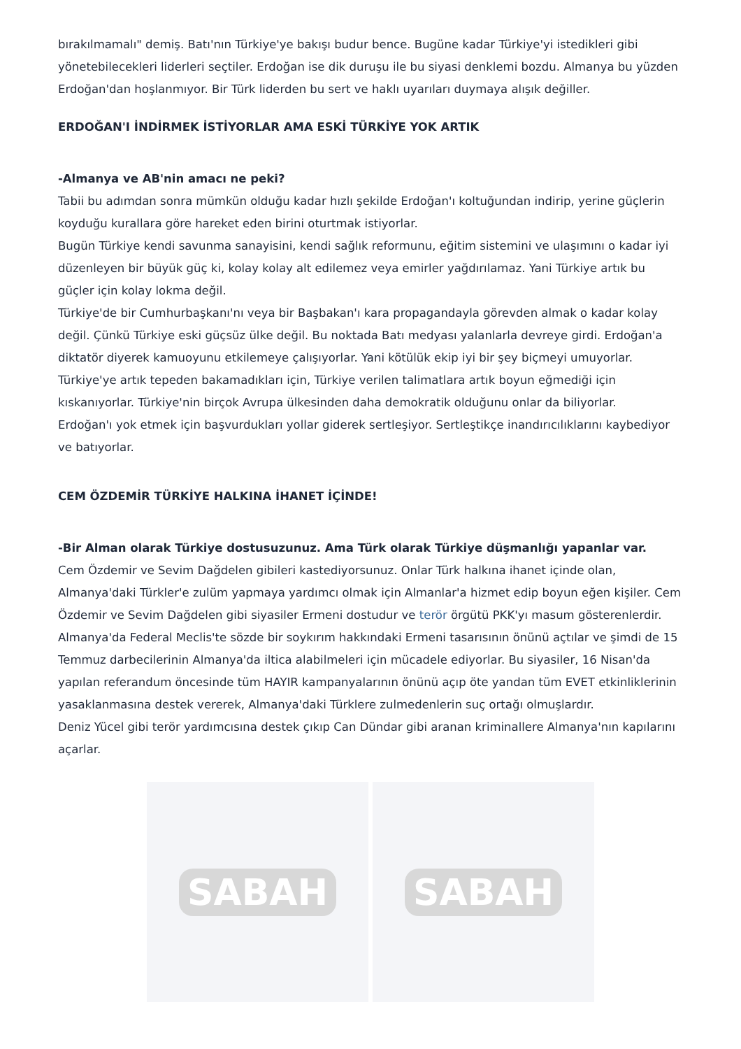bırakılmamalı" demiş. Batı'nın Türkiye'ye bakışı budur bence. Bugüne kadar Türkiye'yi istedikleri gibi yönetebilecekleri liderleri seçtiler. Erdoğan ise dik duruşu ile bu siyasi denklemi bozdu. Almanya bu yüzden Erdoğan'dan hoşlanmıyor. Bir Türk liderden bu sert ve haklı uyarıları duymaya alışık değiller.
ERDOĞAN'I İNDİRMEK İSTİYORLAR AMA ESKİ TÜRKİYE YOK ARTIK
-Almanya ve AB'nin amacı ne peki?
Tabii bu adımdan sonra mümkün olduğu kadar hızlı şekilde Erdoğan'ı koltuğundan indirip, yerine güçlerin koyduğu kurallara göre hareket eden birini oturtmak istiyorlar.
Bugün Türkiye kendi savunma sanayisini, kendi sağlık reformunu, eğitim sistemini ve ulaşımını o kadar iyi düzenleyen bir büyük güç ki, kolay kolay alt edilemez veya emirler yağdırılamaz. Yani Türkiye artık bu güçler için kolay lokma değil.
Türkiye'de bir Cumhurbaşkanı'nı veya bir Başbakan'ı kara propagandayla görevden almak o kadar kolay değil. Çünkü Türkiye eski güçsüz ülke değil. Bu noktada Batı medyası yalanlarla devreye girdi. Erdoğan'a diktatör diyerek kamuoyunu etkilemeye çalışıyorlar. Yani kötülük ekip iyi bir şey biçmeyi umuyorlar. Türkiye'ye artık tepeden bakamadıkları için, Türkiye verilen talimatlara artık boyun eğmediği için kıskanıyorlar. Türkiye'nin birçok Avrupa ülkesinden daha demokratik olduğunu onlar da biliyorlar.
Erdoğan'ı yok etmek için başvurdukları yollar giderek sertleşiyor. Sertleştikçe inandırıcılıklarını kaybediyor ve batıyorlar.
CEM ÖZDEMİR TÜRKİYE HALKINA İHANET İÇİNDE!
-Bir Alman olarak Türkiye dostusuzunuz. Ama Türk olarak Türkiye düşmanlığı yapanlar var.
Cem Özdemir ve Sevim Dağdelen gibileri kastediyorsunuz. Onlar Türk halkına ihanet içinde olan, Almanya'daki Türkler'e zulüm yapmaya yardımcı olmak için Almanlar'a hizmet edip boyun eğen kişiler. Cem Özdemir ve Sevim Dağdelen gibi siyasiler Ermeni dostudur ve terör örgütü PKK'yı masum gösterenlerdir. Almanya'da Federal Meclis'te sözde bir soykırım hakkındaki Ermeni tasarısının önünü açtılar ve şimdi de 15 Temmuz darbecilerinin Almanya'da iltica alabilmeleri için mücadele ediyorlar. Bu siyasiler, 16 Nisan'da yapılan referandum öncesinde tüm HAYIR kampanyalarının önünü açıp öte yandan tüm EVET etkinliklerinin yasaklanmasına destek vererek, Almanya'daki Türklere zulmedenlerin suç ortağı olmuşlardır.
Deniz Yücel gibi terör yardımcısına destek çıkıp Can Dündar gibi aranan kriminallere Almanya'nın kapılarını açarlar.
SABAH SABAH